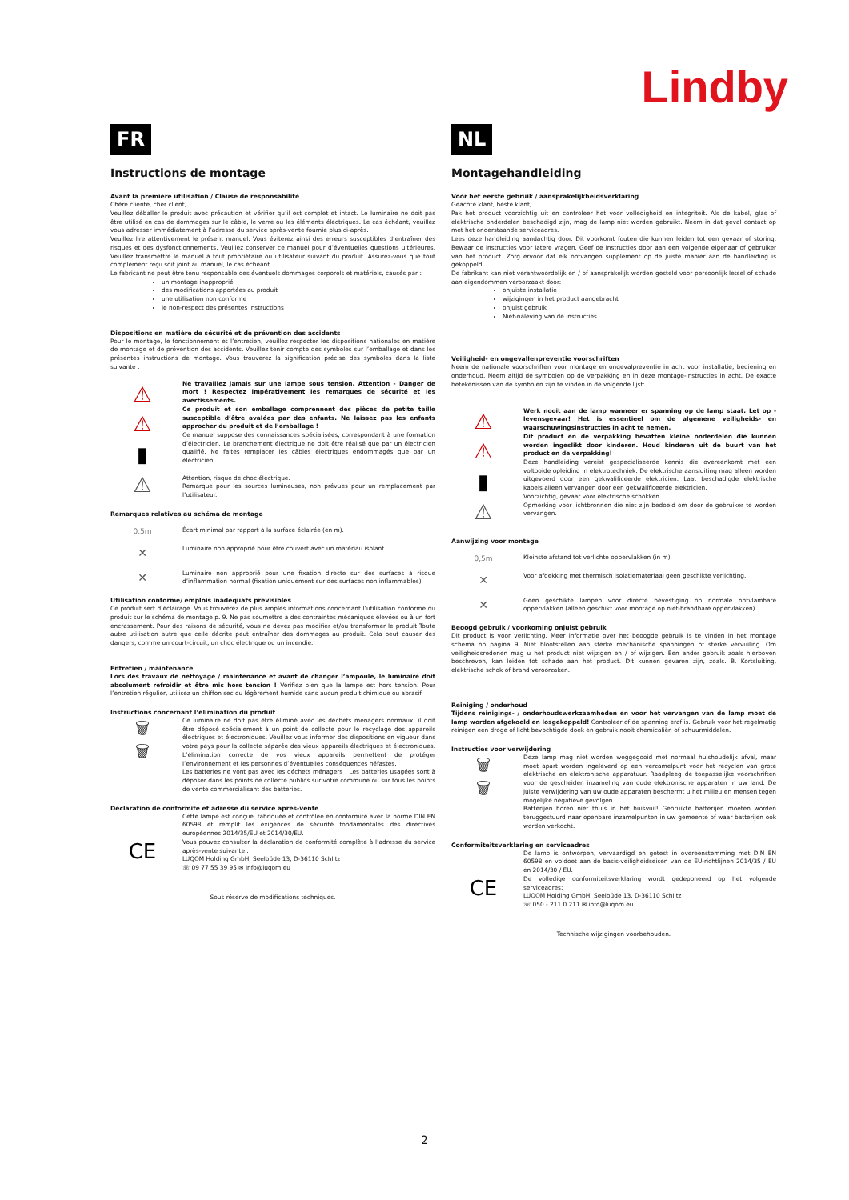Lindby
FR
Instructions de montage
Avant la première utilisation / Clause de responsabilité
Chère cliente, cher client,
Veuillez déballer le produit avec précaution et vérifier qu’il est complet et intact. Le luminaire ne doit pas être utilisé en cas de dommages sur le câble, le verre ou les éléments électriques. Le cas échéant, veuillez vous adresser immédiatement à l’adresse du service après-vente fournie plus ci-après.
Veuillez lire attentivement le présent manuel. Vous éviterez ainsi des erreurs susceptibles d’entraîner des risques et des dysfonctionnements. Veuillez conserver ce manuel pour d’éventuelles questions ultérieures. Veuillez transmettre le manuel à tout propriétaire ou utilisateur suivant du produit. Assurez-vous que tout complément reçu soit joint au manuel, le cas échéant.
Le fabricant ne peut être tenu responsable des éventuels dommages corporels et matériels, causés par :
un montage inapproprié
des modifications apportées au produit
une utilisation non conforme
le non-respect des présentes instructions
Dispositions en matière de sécurité et de prévention des accidents
Pour le montage, le fonctionnement et l’entretien, veuillez respecter les dispositions nationales en matière de montage et de prévention des accidents. Veuillez tenir compte des symboles sur l’emballage et dans les présentes instructions de montage. Vous trouverez la signification précise des symboles dans la liste suivante :
⚠
⚠
▮
⚠
Ne travaillez jamais sur une lampe sous tension. Attention - Danger de mort ! Respectez impérativement les remarques de sécurité et les avertissements.
Ce produit et son emballage comprennent des pièces de petite taille susceptible d’être avalées par des enfants. Ne laissez pas les enfants approcher du produit et de l’emballage !
Ce manuel suppose des connaissances spécialisées, correspondant à une formation d’électricien. Le branchement électrique ne doit être réalisé que par un électricien qualifié. Ne faites remplacer les câbles électriques endommagés que par un électricien.
Attention, risque de choc électrique.
Remarque pour les sources lumineuses, non prévues pour un remplacement par l’utilisateur.
Remarques relatives au schéma de montage
0,5m
Écart minimal par rapport à la surface éclairée (en m).
✕
Luminaire non approprié pour être couvert avec un matériau isolant.
✕
Luminaire non approprié pour une fixation directe sur des surfaces à risque d’inflammation normal (fixation uniquement sur des surfaces non inflammables).
Utilisation conforme/ emplois inadéquats prévisibles
Ce produit sert d’éclairage. Vous trouverez de plus amples informations concernant l’utilisation conforme du produit sur le schéma de montage p. 9. Ne pas soumettre à des contraintes mécaniques élevées ou à un fort encrassement. Pour des raisons de sécurité, vous ne devez pas modifier et/ou transformer le produit Toute autre utilisation autre que celle décrite peut entraîner des dommages au produit. Cela peut causer des dangers, comme un court-circuit, un choc électrique ou un incendie.
Entretien / maintenance
Lors des travaux de nettoyage / maintenance et avant de changer l’ampoule, le luminaire doit absolument refroidir et être mis hors tension ! Vérifiez bien que la lampe est hors tension. Pour l’entretien régulier, utilisez un chiffon sec ou légèrement humide sans aucun produit chimique ou abrasif
Instructions concernant l’élimination du produit
🗑
🗑
Ce luminaire ne doit pas être éliminé avec les déchets ménagers normaux, il doit être déposé spécialement à un point de collecte pour le recyclage des appareils électriques et électroniques. Veuillez vous informer des dispositions en vigueur dans votre pays pour la collecte séparée des vieux appareils électriques et électroniques. L’élimination correcte de vos vieux appareils permettent de protéger l’environnement et les personnes d’éventuelles conséquences néfastes.
Les batteries ne vont pas avec les déchets ménagers ! Les batteries usagées sont à déposer dans les points de collecte publics sur votre commune ou sur tous les points de vente commercialisant des batteries.
Déclaration de conformité et adresse du service après-vente
CE
Cette lampe est conçue, fabriquée et contrôlée en conformité avec la norme DIN EN 60598 et remplit les exigences de sécurité fondamentales des directives européennes 2014/35/EU et 2014/30/EU.
Vous pouvez consulter la déclaration de conformité complète à l’adresse du service après-vente suivante :
LUQOM Holding GmbH, Seelbüde 13, D-36110 Schlitz
☏ 09 77 55 39 95 ✉ info@luqom.eu
Sous réserve de modifications techniques.
NL
Montagehandleiding
Vóór het eerste gebruik / aansprakelijkheidsverklaring
Geachte klant, beste klant,
Pak het product voorzichtig uit en controleer het voor volledigheid en integriteit. Als de kabel, glas of elektrische onderdelen beschadigd zijn, mag de lamp niet worden gebruikt. Neem in dat geval contact op met het onderstaande serviceadres.
Lees deze handleiding aandachtig door. Dit voorkomt fouten die kunnen leiden tot een gevaar of storing. Bewaar de instructies voor latere vragen. Geef de instructies door aan een volgende eigenaar of gebruiker van het product. Zorg ervoor dat elk ontvangen supplement op de juiste manier aan de handleiding is gekoppeld.
De fabrikant kan niet verantwoordelijk en / of aansprakelijk worden gesteld voor persoonlijk letsel of schade aan eigendommen veroorzaakt door:
onjuiste installatie
wijzigingen in het product aangebracht
onjuist gebruik
Niet-naleving van de instructies
Veiligheid- en ongevallenpreventie voorschriften
Neem de nationale voorschriften voor montage en ongevalpreventie in acht voor installatie, bediening en onderhoud. Neem altijd de symbolen op de verpakking en in deze montage-instructies in acht. De exacte betekenissen van de symbolen zijn te vinden in de volgende lijst:
⚠
⚠
▮
⚠
Werk nooit aan de lamp wanneer er spanning op de lamp staat. Let op - levensgevaar! Het is essentieel om de algemene veiligheids- en waarschuwingsinstructies in acht te nemen.
Dit product en de verpakking bevatten kleine onderdelen die kunnen worden ingeslikt door kinderen. Houd kinderen uit de buurt van het product en de verpakking!
Deze handleiding vereist gespecialiseerde kennis die overeenkomt met een voltooide opleiding in elektrotechniek. De elektrische aansluiting mag alleen worden uitgevoerd door een gekwalificeerde elektricien. Laat beschadigde elektrische kabels alleen vervangen door een gekwalificeerde elektricien.
Voorzichtig, gevaar voor elektrische schokken.
Opmerking voor lichtbronnen die niet zijn bedoeld om door de gebruiker te worden vervangen.
Aanwijzing voor montage
0,5m
Kleinste afstand tot verlichte oppervlakken (in m).
✕
Voor afdekking met thermisch isolatiemateriaal geen geschikte verlichting.
✕
Geen geschikte lampen voor directe bevestiging op normale ontvlambare oppervlakken (alleen geschikt voor montage op niet-brandbare oppervlakken).
Beoogd gebruik / voorkoming onjuist gebruik
Dit product is voor verlichting. Meer informatie over het beoogde gebruik is te vinden in het montage schema op pagina 9. Niet blootstellen aan sterke mechanische spanningen of sterke vervuiling. Om veiligheidsredenen mag u het product niet wijzigen en / of wijzigen. Een ander gebruik zoals hierboven beschreven, kan leiden tot schade aan het product. Dit kunnen gevaren zijn, zoals. B. Kortsluiting, elektrische schok of brand veroorzaken.
Reiniging / onderhoud
Tijdens reinigings- / onderhoudswerkzaamheden en voor het vervangen van de lamp moet de lamp worden afgekoeld en losgekoppeld! Controleer of de spanning eraf is. Gebruik voor het regelmatig reinigen een droge of licht bevochtigde doek en gebruik nooit chemicaliën of schuurmiddelen.
Instructies voor verwijdering
🗑
🗑
Deze lamp mag niet worden weggegooid met normaal huishoudelijk afval, maar moet apart worden ingeleverd op een verzamelpunt voor het recyclen van grote elektrische en elektronische apparatuur. Raadpleeg de toepasselijke voorschriften voor de gescheiden inzameling van oude elektronische apparaten in uw land. De juiste verwijdering van uw oude apparaten beschermt u het milieu en mensen tegen mogelijke negatieve gevolgen.
Batterijen horen niet thuis in het huisvuil! Gebruikte batterijen moeten worden teruggestuurd naar openbare inzamelpunten in uw gemeente of waar batterijen ook worden verkocht.
Conformiteitsverklaring en serviceadres
CE
De lamp is ontworpen, vervaardigd en getest in overeenstemming met DIN EN 60598 en voldoet aan de basis-veiligheidseisen van de EU-richtlijnen 2014/35 / EU en 2014/30 / EU.
De volledige conformiteitsverklaring wordt gedeponeerd op het volgende serviceadres:
LUQOM Holding GmbH, Seelbüde 13, D-36110 Schlitz
☏ 050 - 211 0 211 ✉ info@luqom.eu
Technische wijzigingen voorbehouden.
2